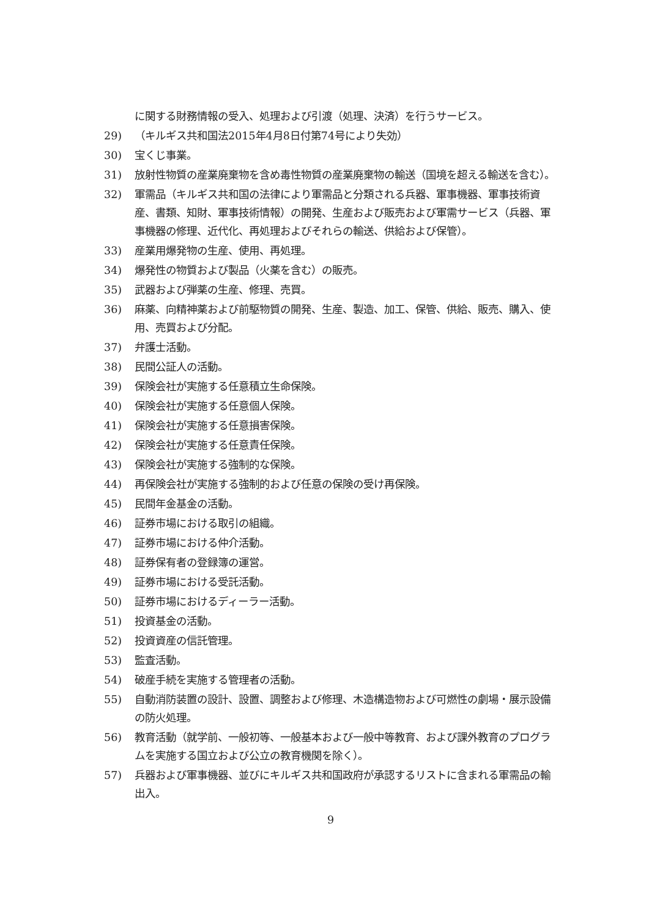に関する財務情報の受入、処理および引渡（処理、決済）を行うサービス。
29) （キルギス共和国法2015年4月8日付第74号により失効）
30) 宝くじ事業。
31) 放射性物質の産業廃棄物を含め毒性物質の産業廃棄物の輸送（国境を超える輸送を含む）。
32) 軍需品（キルギス共和国の法律により軍需品と分類される兵器、軍事機器、軍事技術資産、書類、知財、軍事技術情報）の開発、生産および販売および軍需サービス（兵器、軍事機器の修理、近代化、再処理およびそれらの輸送、供給および保管）。
33) 産業用爆発物の生産、使用、再処理。
34) 爆発性の物質および製品（火薬を含む）の販売。
35) 武器および弾薬の生産、修理、売買。
36) 麻薬、向精神薬および前駆物質の開発、生産、製造、加工、保管、供給、販売、購入、使用、売買および分配。
37) 弁護士活動。
38) 民間公証人の活動。
39) 保険会社が実施する任意積立生命保険。
40) 保険会社が実施する任意個人保険。
41) 保険会社が実施する任意損害保険。
42) 保険会社が実施する任意責任保険。
43) 保険会社が実施する強制的な保険。
44) 再保険会社が実施する強制的および任意の保険の受け再保険。
45) 民間年金基金の活動。
46) 証券市場における取引の組織。
47) 証券市場における仲介活動。
48) 証券保有者の登録簿の運営。
49) 証券市場における受託活動。
50) 証券市場におけるディーラー活動。
51) 投資基金の活動。
52) 投資資産の信託管理。
53) 監査活動。
54) 破産手続を実施する管理者の活動。
55) 自動消防装置の設計、設置、調整および修理、木造構造物および可燃性の劇場・展示設備の防火処理。
56) 教育活動（就学前、一般初等、一般基本および一般中等教育、および課外教育のプログラムを実施する国立および公立の教育機関を除く）。
57) 兵器および軍事機器、並びにキルギス共和国政府が承認するリストに含まれる軍需品の輸出入。
9